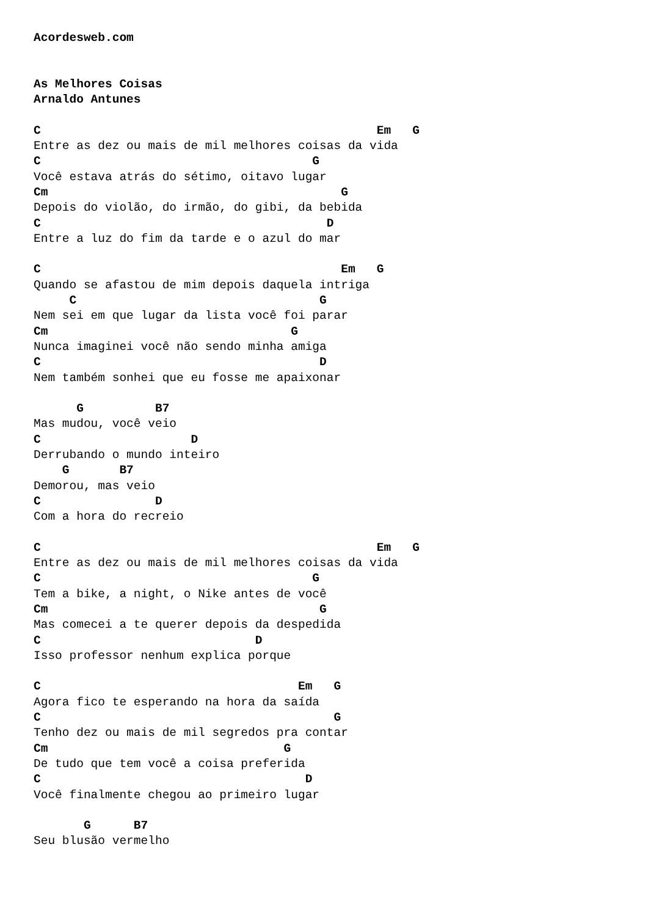Acordesweb.com


As Melhores Coisas
Arnaldo Antunes

C                                               Em   G
Entre as dez ou mais de mil melhores coisas da vida
C                                      G
Você estava atrás do sétimo, oitavo lugar
Cm                                         G
Depois do violão, do irmão, do gibi, da bebida
C                                        D
Entre a luz do fim da tarde e o azul do mar

C                                          Em   G
Quando se afastou de mim depois daquela intriga
     C                                  G
Nem sei em que lugar da lista você foi parar
Cm                                  G
Nunca imaginei você não sendo minha amiga
C                                       D
Nem também sonhei que eu fosse me apaixonar

      G          B7
Mas mudou, você veio
C                     D
Derrubando o mundo inteiro
    G       B7
Demorou, mas veio
C                D
Com a hora do recreio

C                                               Em   G
Entre as dez ou mais de mil melhores coisas da vida
C                                      G
Tem a bike, a night, o Nike antes de você
Cm                                      G
Mas comecei a te querer depois da despedida
C                              D
Isso professor nenhum explica porque

C                                    Em   G
Agora fico te esperando na hora da saída
C                                         G
Tenho dez ou mais de mil segredos pra contar
Cm                                 G
De tudo que tem você a coisa preferida
C                                     D
Você finalmente chegou ao primeiro lugar

       G      B7
Seu blusão vermelho